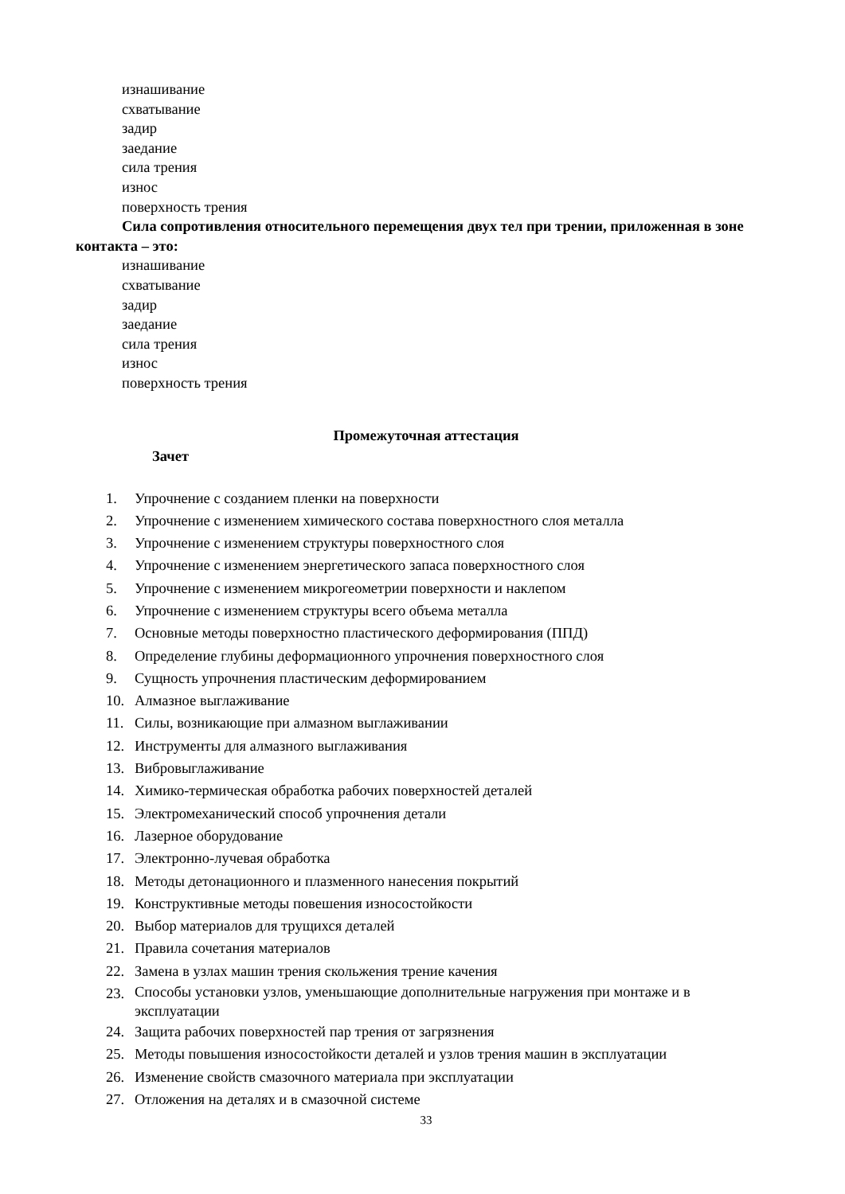изнашивание
схватывание
задир
заедание
сила трения
износ
поверхность трения
Сила сопротивления относительного перемещения двух тел при трении, приложенная в зоне контакта – это:
изнашивание
схватывание
задир
заедание
сила трения
износ
поверхность трения
Промежуточная аттестация
Зачет
1. Упрочнение с созданием пленки на поверхности
2. Упрочнение с изменением химического состава поверхностного слоя металла
3. Упрочнение с изменением структуры поверхностного слоя
4. Упрочнение с изменением энергетического запаса поверхностного слоя
5. Упрочнение с изменением микрогеометрии поверхности и наклепом
6. Упрочнение с изменением структуры всего объема металла
7. Основные методы поверхностно пластического деформирования (ППД)
8. Определение глубины деформационного упрочнения поверхностного слоя
9. Сущность упрочнения пластическим деформированием
10. Алмазное выглаживание
11. Силы, возникающие при алмазном выглаживании
12. Инструменты для алмазного выглаживания
13. Вибровыглаживание
14. Химико-термическая обработка рабочих поверхностей деталей
15. Электромеханический способ упрочнения детали
16. Лазерное оборудование
17. Электронно-лучевая обработка
18. Методы детонационного и плазменного нанесения покрытий
19. Конструктивные методы повешения износостойкости
20. Выбор материалов для трущихся деталей
21. Правила сочетания материалов
22. Замена в узлах машин трения скольжения трение качения
23.
Способы установки узлов, уменьшающие дополнительные нагружения при монтаже и в эксплуатации
24. Защита рабочих поверхностей пар трения от загрязнения
25. Методы повышения износостойкости деталей и узлов трения машин в эксплуатации
26. Изменение свойств смазочного материала при эксплуатации
27. Отложения на деталях и в смазочной системе
33